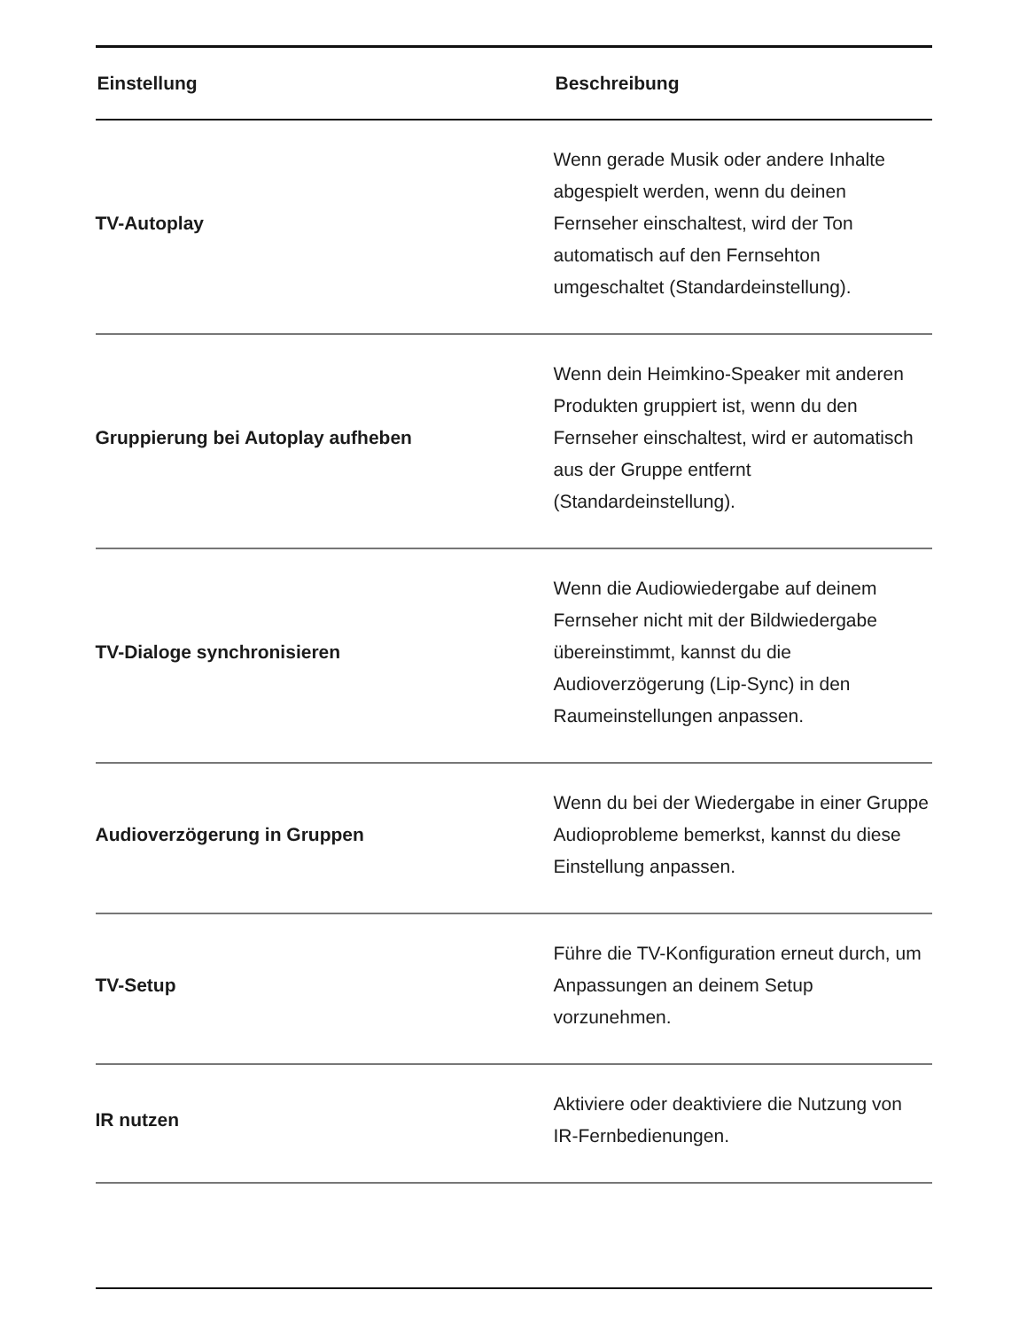| Einstellung | Beschreibung |
| --- | --- |
| TV-Autoplay | Wenn gerade Musik oder andere Inhalte abgespielt werden, wenn du deinen Fernseher einschaltest, wird der Ton automatisch auf den Fernsehton umgeschaltet (Standardeinstellung). |
| Gruppierung bei Autoplay aufheben | Wenn dein Heimkino-Speaker mit anderen Produkten gruppiert ist, wenn du den Fernseher einschaltest, wird er automatisch aus der Gruppe entfernt (Standardeinstellung). |
| TV-Dialoge synchronisieren | Wenn die Audiowiedergabe auf deinem Fernseher nicht mit der Bildwiedergabe übereinstimmt, kannst du die Audioverzögerung (Lip-Sync) in den Raumeinstellungen anpassen. |
| Audioverzögerung in Gruppen | Wenn du bei der Wiedergabe in einer Gruppe Audioprobleme bemerkst, kannst du diese Einstellung anpassen. |
| TV-Setup | Führe die TV-Konfiguration erneut durch, um Anpassungen an deinem Setup vorzunehmen. |
| IR nutzen | Aktiviere oder deaktiviere die Nutzung von IR-Fernbedienungen. |